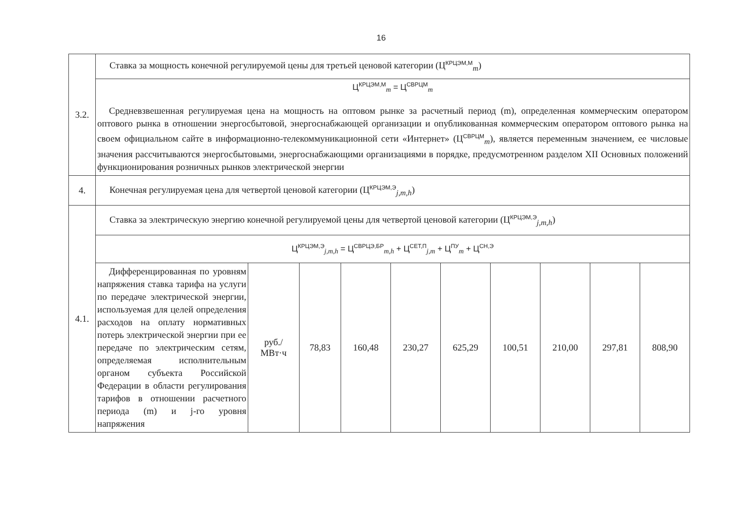16
| 3.2. | Ставка за мощность конечной регулируемой цены для третьей ценовой категории (Ц<sup>КРЦЭМ,М</sup><sub>m</sub>) | | | | | | | | | |
| | Ц<sup>КРЦЭМ,М</sup><sub>m</sub> = Ц<sup>СВРЦМ</sup><sub>m</sub> Средневзвешенная регулируемая цена на мощность на оптовом рынке за расчетный период (m), определенная коммерческим оператором оптового рынка в отношении энергосбытовой, энергоснабжающей организации и опубликованная коммерческим оператором оптового рынка на своем официальном сайте в информационно-телекоммуникационной сети «Интернет» (Ц<sup>СВРЦМ</sup><sub>m</sub>), является переменным значением, ее числовые значения рассчитываются энергосбытовыми, энергоснабжающими организациями в порядке, предусмотренном разделом XII Основных положений функционирования розничных рынков электрической энергии | | | | | | | | | |
| 4. | Конечная регулируемая цена для четвертой ценовой категории (Ц<sup>КРЦЭМ,Э</sup><sub>j,m,h</sub>) | | | | | | | | | |
| 4.1. | Ставка за электрическую энергию конечной регулируемой цены для четвертой ценовой категории (Ц<sup>КРЦЭМ,Э</sup><sub>j,m,h</sub>) | | | | | | | | | |
| | Ц<sup>КРЦЭМ,Э</sup><sub>j,m,h</sub> = Ц<sup>СВРЦЭ,БР</sup><sub>m,h</sub> + Ц<sup>СЕТ,П</sup><sub>j,m</sub> + Ц<sup>ПУ</sup><sub>m</sub> + Ц<sup>СН,Э</sup> | | | | | | | | | |
| | Дифференцированная по уровням напряжения ставка тарифа на услуги по передаче электрической энергии, используемая для целей определения расходов на оплату нормативных потерь электрической энергии при ее передаче по электрическим сетям, определяемая исполнительным органом субъекта Российской Федерации в области регулирования тарифов в отношении расчетного периода (m) и j-го уровня напряжения | руб./ МВт·ч | 78,83 | 160,48 | 230,27 | 625,29 | 100,51 | 210,00 | 297,81 | 808,90 |